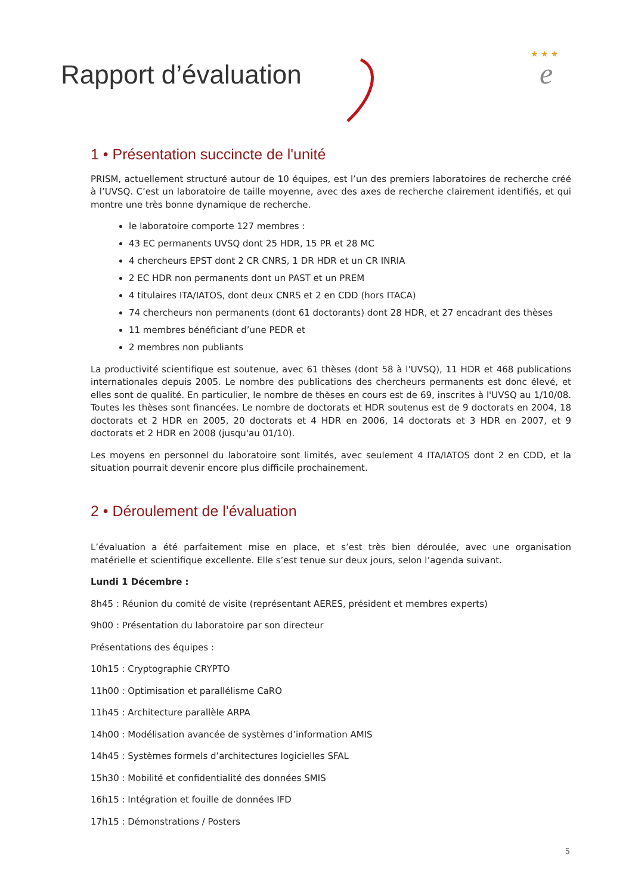Rapport d’évaluation
★ ★ ★
e
1 • Présentation succincte de l'unité
PRISM, actuellement structuré autour de 10 équipes, est l’un des premiers laboratoires de recherche créé à l’UVSQ. C’est un laboratoire de taille moyenne, avec des axes de recherche clairement identifiés, et qui montre une très bonne dynamique de recherche.
le laboratoire comporte 127 membres :
43 EC permanents UVSQ dont 25 HDR, 15 PR et 28 MC
4 chercheurs EPST dont 2 CR CNRS, 1 DR HDR et un CR INRIA
2 EC HDR non permanents dont un PAST et un PREM
4 titulaires ITA/IATOS, dont deux CNRS et 2 en CDD (hors ITACA)
74 chercheurs non permanents (dont 61 doctorants) dont 28 HDR, et 27 encadrant des thèses
11 membres bénéficiant d’une PEDR et
2 membres non publiants
La productivité scientifique est soutenue, avec 61 thèses (dont 58 à l'UVSQ), 11 HDR et 468 publications internationales depuis 2005. Le nombre des publications des chercheurs permanents est donc élevé, et elles sont de qualité. En particulier, le nombre de thèses en cours est de 69, inscrites à l'UVSQ au 1/10/08. Toutes les thèses sont financées. Le nombre de doctorats et HDR soutenus est de 9 doctorats en 2004, 18 doctorats et 2 HDR en 2005, 20 doctorats et 4 HDR en 2006, 14 doctorats et 3 HDR en 2007, et 9 doctorats et 2 HDR en 2008 (jusqu'au 01/10).
Les moyens en personnel du laboratoire sont limités, avec seulement 4 ITA/IATOS dont 2 en CDD, et la situation pourrait devenir encore plus difficile prochainement.
2 • Déroulement de l'évaluation
L’évaluation a été parfaitement mise en place, et s’est très bien déroulée, avec une organisation matérielle et scientifique excellente. Elle s’est tenue sur deux jours, selon l’agenda suivant.
Lundi 1 Décembre :
8h45 : Réunion du comité de visite (représentant AERES, président et membres experts)
9h00 : Présentation du laboratoire par son directeur
Présentations des équipes :
10h15 : Cryptographie CRYPTO
11h00 : Optimisation et parallélisme CaRO
11h45 : Architecture parallèle ARPA
14h00 : Modélisation avancée de systèmes d’information AMIS
14h45 : Systèmes formels d’architectures logicielles SFAL
15h30 : Mobilité et confidentialité des données SMIS
16h15 : Intégration et fouille de données IFD
17h15 : Démonstrations / Posters
5